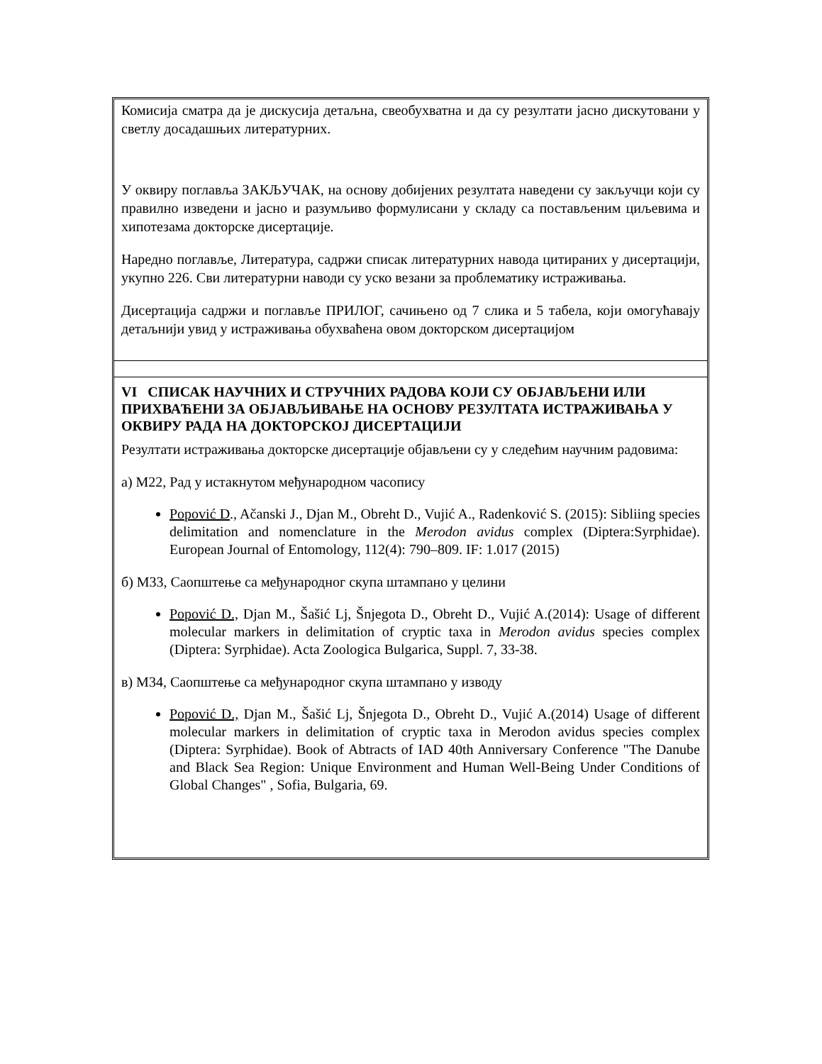Комисија сматра да је дискусија детаљна, свеобухватна и да су резултати јасно дискутовани у светлу досадашњих литературних.
У оквиру поглавља ЗАКЉУЧАК, на основу добијених резултата наведени су закључци који су правилно изведени и јасно и разумљиво формулисани у складу са постављеним циљевима и хипотезама докторске дисертације.
Наредно поглавље, Литература, садржи списак литературних навода цитираних у дисертацији, укупно 226. Сви литературни наводи су уско везани за проблематику истраживања.
Дисертација садржи и поглавље ПРИЛОГ, сачињено од 7 слика и 5 табела, који омогућавају детаљнији увид у истраживања обухваћена овом докторском дисертацијом
VI СПИСАК НАУЧНИХ И СТРУЧНИХ РАДОВА КОЈИ СУ ОБЈАВЉЕНИ ИЛИ ПРИХВАЋЕНИ ЗА ОБЈАВЉИВАЊЕ НА ОСНОВУ РЕЗУЛТАТА ИСТРАЖИВАЊА У ОКВИРУ РАДА НА ДОКТОРСКОЈ ДИСЕРТАЦИЈИ
Резултати истраживања докторске дисертације објављени су у следећим научним радовима:
а) М22, Рад у истакнутом међународном часопису
Popović D., Ačanski J., Djan M., Obreht D., Vujić A., Radenković S. (2015): Sibliing species delimitation and nomenclature in the Merodon avidus complex (Diptera:Syrphidae). European Journal of Entomology, 112(4): 790–809. IF: 1.017 (2015)
б) М33, Саопштење са међународног скупа штампано у целини
Popović D., Djan M., Šašić Lj, Šnjegota D., Obreht D., Vujić A.(2014): Usage of different molecular markers in delimitation of cryptic taxa in Merodon avidus species complex (Diptera: Syrphidae). Acta Zoologica Bulgarica, Suppl. 7, 33-38.
в) М34, Саопштење са међународног скупа штампано у изводу
Popović D., Djan M., Šašić Lj, Šnjegota D., Obreht D., Vujić A.(2014) Usage of different molecular markers in delimitation of cryptic taxa in Merodon avidus species complex (Diptera: Syrphidae). Book of Abtracts of IAD 40th Anniversary Conference "The Danube and Black Sea Region: Unique Environment and Human Well-Being Under Conditions of Global Changes" , Sofia, Bulgaria, 69.